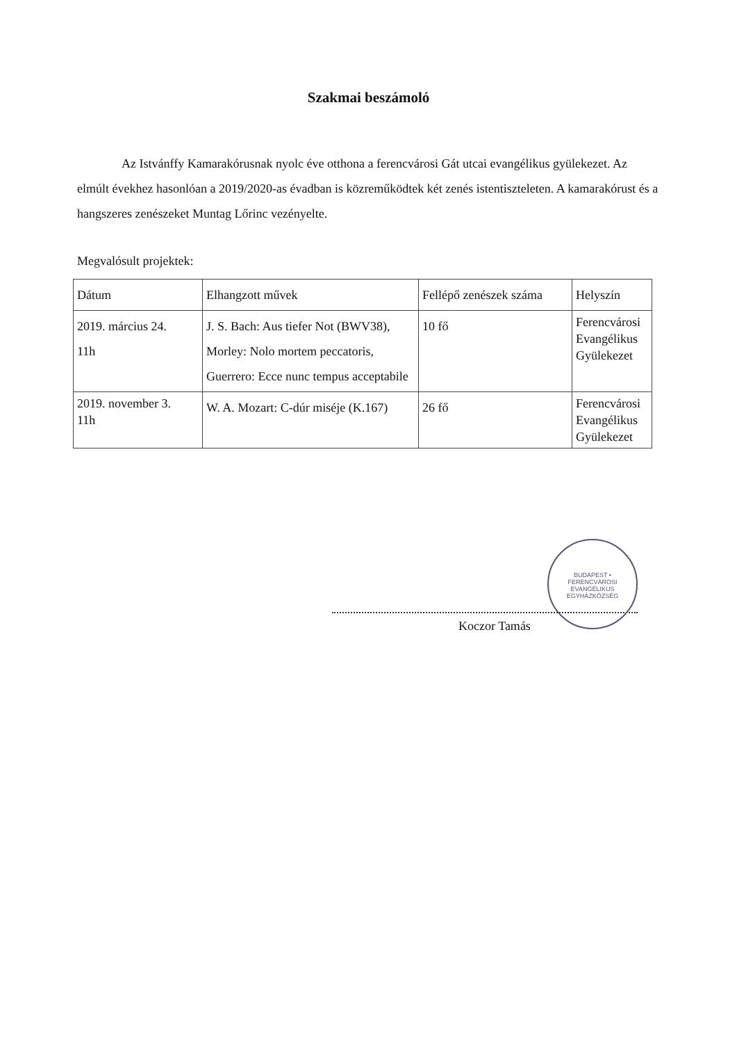Szakmai beszámoló
Az Istvánffy Kamarakórusnak nyolc éve otthona a ferencvárosi Gát utcai evangélikus gyülekezet. Az elmúlt évekhez hasonlóan a 2019/2020-as évadban is közreműködtek két zenés istentiszteleten. A kamarakórust és a hangszeres zenészeket Muntag Lőrinc vezényelte.
Megvalósult projektek:
| Dátum | Elhangzott művek | Fellépő zenészek száma | Helyszín |
| --- | --- | --- | --- |
| 2019. március 24. 11h | J. S. Bach: Aus tiefer Not (BWV38), Morley: Nolo mortem peccatoris, Guerrero: Ecce nunc tempus acceptabile | 10 fő | Ferencvárosi Evangélikus Gyülekezet |
| 2019. november 3. 11h | W. A. Mozart: C-dúr miséje (K.167) | 26 fő | Ferencvárosi Evangélikus Gyülekezet |
BUDAPEST • FERENCVÁROSI EVANGÉLIKUS EGYHÁZKÖZSÉG
Koczor Tamás